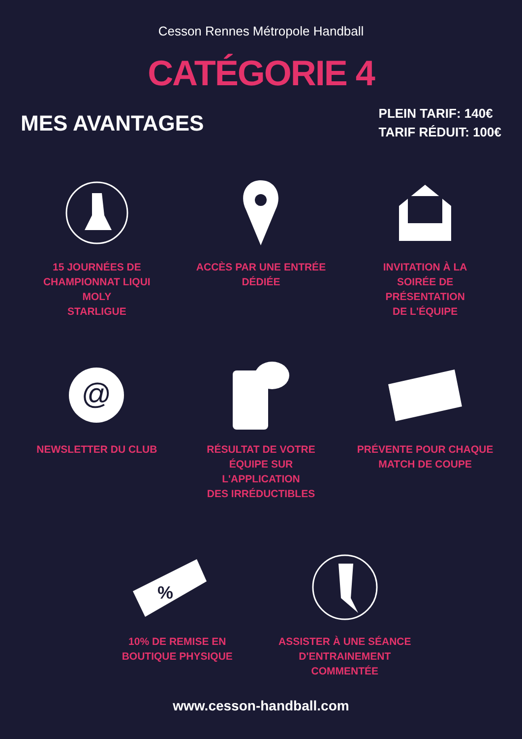Cesson Rennes Métropole Handball
CATÉGORIE 4
MES AVANTAGES
PLEIN TARIF: 140€
TARIF RÉDUIT: 100€
15 JOURNÉES DE
CHAMPIONNAT LIQUI MOLY
STARLIGUE
ACCÈS PAR UNE ENTRÉE
DÉDIÉE
INVITATION À LA
SOIRÉE DE PRÉSENTATION
DE L'ÉQUIPE
@
NEWSLETTER DU CLUB
RÉSULTAT DE VOTRE
ÉQUIPE SUR L'APPLICATION
DES IRRÉDUCTIBLES
PRÉVENTE POUR CHAQUE
MATCH DE COUPE
%
10% DE REMISE EN
BOUTIQUE PHYSIQUE
ASSISTER À UNE SÉANCE
D'ENTRAINEMENT
COMMENTÉE
www.cesson-handball.com